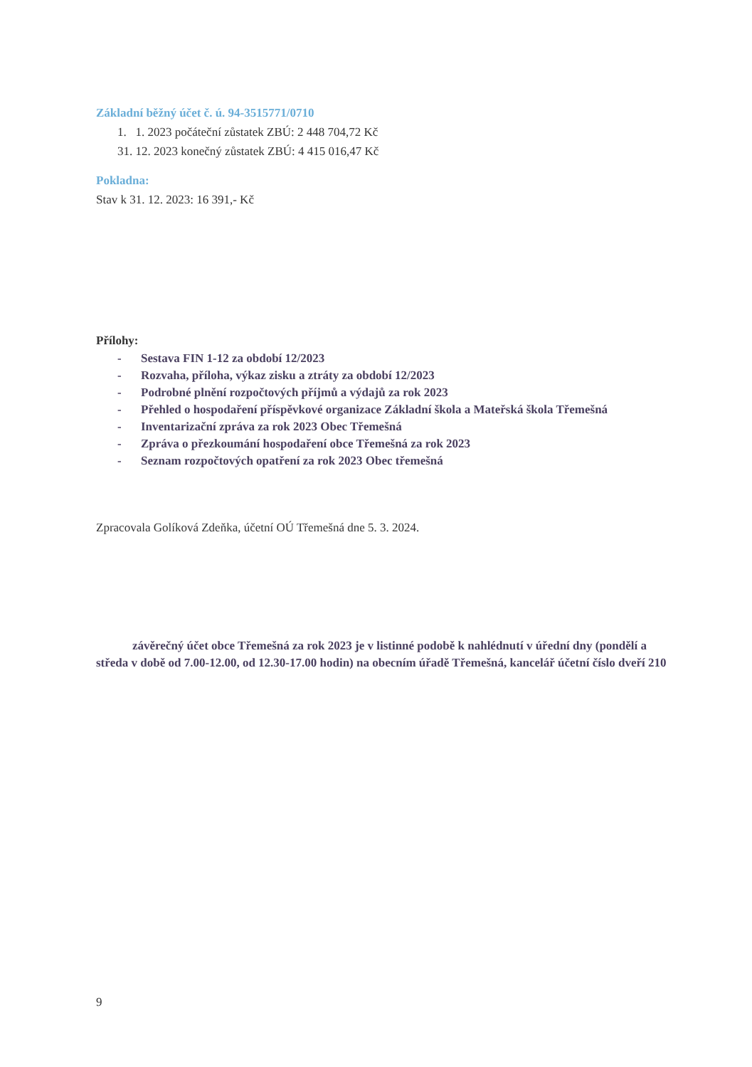Základní běžný účet č. ú. 94-3515771/0710
1. 1. 2023 počáteční zůstatek ZBÚ: 2 448 704,72 Kč
31. 12. 2023 konečný zůstatek ZBÚ: 4 415 016,47 Kč
Pokladna:
Stav k 31. 12. 2023: 16 391,- Kč
Přílohy:
- Sestava FIN 1-12 za období 12/2023
- Rozvaha, příloha, výkaz zisku a ztráty za období 12/2023
- Podrobné plnění rozpočtových příjmů a výdajů za rok 2023
- Přehled o hospodaření příspěvkové organizace Základní škola a Mateřská škola Třemešná
- Inventarizační zpráva za rok 2023 Obec Třemešná
- Zpráva o přezkoumání hospodaření obce Třemešná za rok 2023
- Seznam rozpočtových opatření za rok 2023 Obec třemešná
Zpracovala Golíková Zdeňka, účetní OÚ Třemešná dne 5. 3. 2024.
závěrečný účet obce Třemešná za rok 2023 je v listinné podobě k nahlédnutí v úřední dny (pondělí a středa v době od 7.00-12.00, od 12.30-17.00 hodin) na obecním úřadě Třemešná, kancelář účetní číslo dveří 210
9